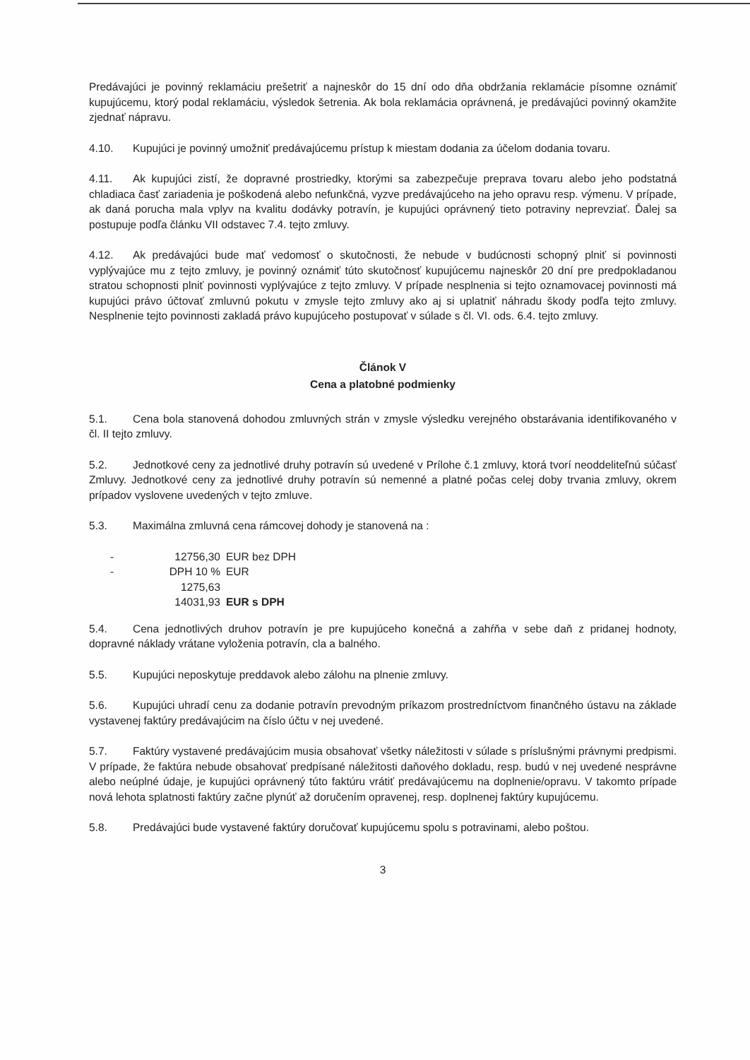Predávajúci je povinný reklamáciu prešetriť a najneskôr do 15 dní odo dňa obdržania reklamácie písomne oznámiť kupujúcemu, ktorý podal reklamáciu, výsledok šetrenia. Ak bola reklamácia oprávnená, je predávajúci povinný okamžite zjednať nápravu.
4.10. Kupujúci je povinný umožniť predávajúcemu prístup k miestam dodania za účelom dodania tovaru.
4.11. Ak kupujúci zistí, že dopravné prostriedky, ktorými sa zabezpečuje preprava tovaru alebo jeho podstatná chladiaca časť zariadenia je poškodená alebo nefunkčná, vyzve predávajúceho na jeho opravu resp. výmenu. V prípade, ak daná porucha mala vplyv na kvalitu dodávky potravín, je kupujúci oprávnený tieto potraviny neprevziať. Ďalej sa postupuje podľa článku VII odstavec 7.4. tejto zmluvy.
4.12. Ak predávajúci bude mať vedomosť o skutočnosti, že nebude v budúcnosti schopný plniť si povinnosti vyplývajúce mu z tejto zmluvy, je povinný oznámiť túto skutočnosť kupujúcemu najneskôr 20 dní pre predpokladanou stratou schopnosti plniť povinnosti vyplývajúce z tejto zmluvy. V prípade nesplnenia si tejto oznamovacej povinnosti má kupujúci právo účtovať zmluvnú pokutu v zmysle tejto zmluvy ako aj si uplatniť náhradu škody podľa tejto zmluvy. Nesplnenie tejto povinnosti zakladá právo kupujúceho postupovať v súlade s čl. VI. ods. 6.4. tejto zmluvy.
Článok V
Cena a platobné podmienky
5.1. Cena bola stanovená dohodou zmluvných strán v zmysle výsledku verejného obstarávania identifikovaného v čl. II tejto zmluvy.
5.2. Jednotkové ceny za jednotlivé druhy potravín sú uvedené v Prílohe č.1 zmluvy, ktorá tvorí neoddeliteľnú súčasť Zmluvy. Jednotkové ceny za jednotlivé druhy potravín sú nemenné a platné počas celej doby trvania zmluvy, okrem prípadov vyslovene uvedených v tejto zmluve.
5.3. Maximálna zmluvná cena rámcovej dohody je stanovená na :
- 12756,30 EUR bez DPH
- DPH 10 % 1275,63 EUR
14031,93 EUR s DPH
5.4. Cena jednotlivých druhov potravín je pre kupujúceho konečná a zahŕňa v sebe daň z pridanej hodnoty, dopravné náklady vrátane vyloženia potravín, cla a balného.
5.5. Kupujúci neposkytuje preddavok alebo zálohu na plnenie zmluvy.
5.6. Kupujúci uhradí cenu za dodanie potravín prevodným príkazom prostredníctvom finančného ústavu na základe vystavenej faktúry predávajúcim na číslo účtu v nej uvedené.
5.7. Faktúry vystavené predávajúcim musia obsahovať všetky náležitosti v súlade s príslušnými právnymi predpismi. V prípade, že faktúra nebude obsahovať predpísané náležitosti daňového dokladu, resp. budú v nej uvedené nesprávne alebo neúplné údaje, je kupujúci oprávnený túto faktúru vrátiť predávajúcemu na doplnenie/opravu. V takomto prípade nová lehota splatnosti faktúry začne plynúť až doručením opravenej, resp. doplnenej faktúry kupujúcemu.
5.8. Predávajúci bude vystavené faktúry doručovať kupujúcemu spolu s potravinami, alebo poštou.
3